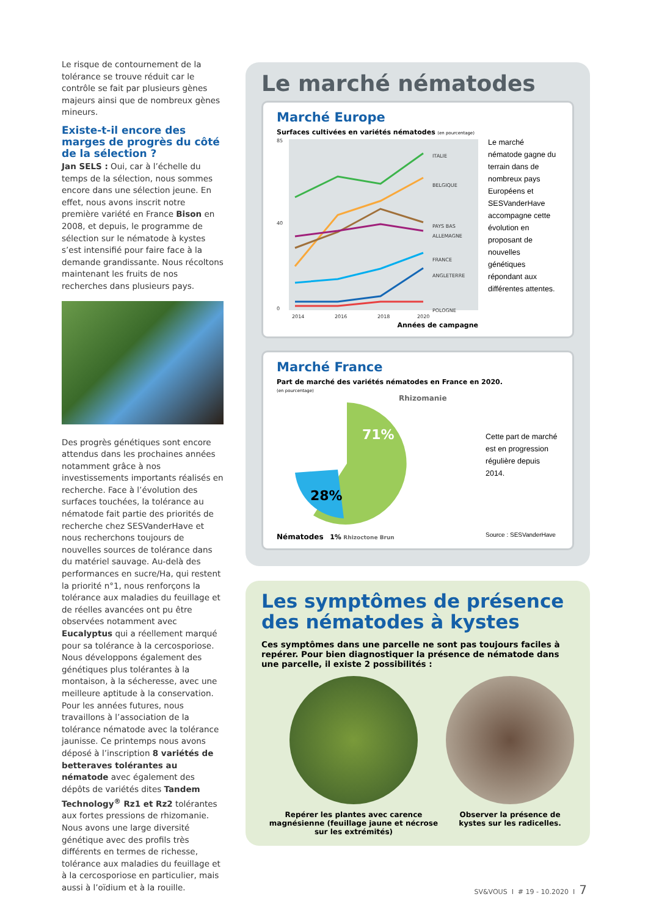Le risque de contournement de la tolérance se trouve réduit car le contrôle se fait par plusieurs gènes majeurs ainsi que de nombreux gènes mineurs.
Existe-t-il encore des marges de progrès du côté de la sélection ?
Jan SELS : Oui, car à l’échelle du temps de la sélection, nous sommes encore dans une sélection jeune. En effet, nous avons inscrit notre première variété en France Bison en 2008, et depuis, le programme de sélection sur le nématode à kystes s’est intensifié pour faire face à la demande grandissante. Nous récoltons maintenant les fruits de nos recherches dans plusieurs pays.
Des progrès génétiques sont encore attendus dans les prochaines années notamment grâce à nos investissements importants réalisés en recherche. Face à l’évolution des surfaces touchées, la tolérance au nématode fait partie des priorités de recherche chez SESVanderHave et nous recherchons toujours de nouvelles sources de tolérance dans du matériel sauvage. Au-delà des performances en sucre/Ha, qui restent la priorité n°1, nous renforçons la tolérance aux maladies du feuillage et de réelles avancées ont pu être observées notamment avec Eucalyptus qui a réellement marqué pour sa tolérance à la cercosporiose. Nous développons également des génétiques plus tolérantes à la montaison, à la sécheresse, avec une meilleure aptitude à la conservation. Pour les années futures, nous travaillons à l’association de la tolérance nématode avec la tolérance jaunisse. Ce printemps nous avons déposé à l’inscription 8 variétés de betteraves tolérantes au nématode avec également des dépôts de variétés dites Tandem Technology<sup>®</sup> Rz1 et Rz2 tolérantes aux fortes pressions de rhizomanie. Nous avons une large diversité génétique avec des profils très différents en termes de richesse, tolérance aux maladies du feuillage et à la cercosporiose en particulier, mais aussi à l’oïdium et à la rouille.
Le marché nématodes
Marché Europe
Surfaces cultivées en variétés nématodes (en pourcentage)
85
40
0
2014
2016
2018
2020
ITALIE
BELGIQUE
PAYS BAS
ALLEMAGNE
FRANCE
ANGLETERRE
POLOGNE
Années de campagne
Le marché nématode gagne du terrain dans de nombreux pays Européens et SESVanderHave accompagne cette évolution en proposant de nouvelles génétiques répondant aux différentes attentes.
Marché France
Part de marché des variétés nématodes en France en 2020.
(en pourcentage)
Rhizomanie
71%
28%
Nématodes 1% Rhizoctone Brun
Cette part de marché est en progression régulière depuis 2014.
Source : SESVanderHave
Les symptômes de présence des nématodes à kystes
Ces symptômes dans une parcelle ne sont pas toujours faciles à repérer. Pour bien diagnostiquer la présence de nématode dans une parcelle, il existe 2 possibilités :
Repérer les plantes avec carence magnésienne (feuillage jaune et nécrose sur les extrémités)
Observer la présence de kystes sur les radicelles.
SV&VOUS I # 19 - 10.2020 I 7